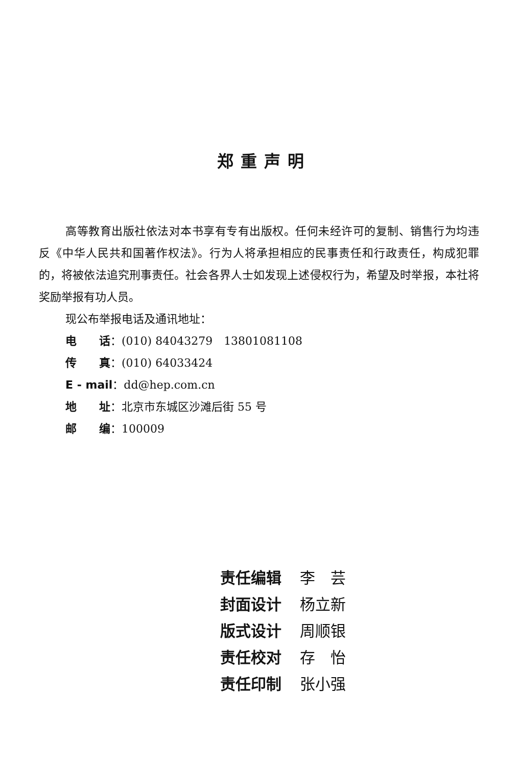郑重声明
高等教育出版社依法对本书享有专有出版权。任何未经许可的复制、销售行为均违反《中华人民共和国著作权法》。行为人将承担相应的民事责任和行政责任，构成犯罪的，将被依法追究刑事责任。社会各界人士如发现上述侵权行为，希望及时举报，本社将奖励举报有功人员。
现公布举报电话及通讯地址：
电　　话：(010) 84043279　13801081108
传　　真：(010) 64033424
E - mail：dd@hep.com.cn
地　　址：北京市东城区沙滩后街 55 号
邮　　编：100009
责任编辑 李　芸
封面设计 杨立新
版式设计 周顺银
责任校对 存　怡
责任印制 张小强